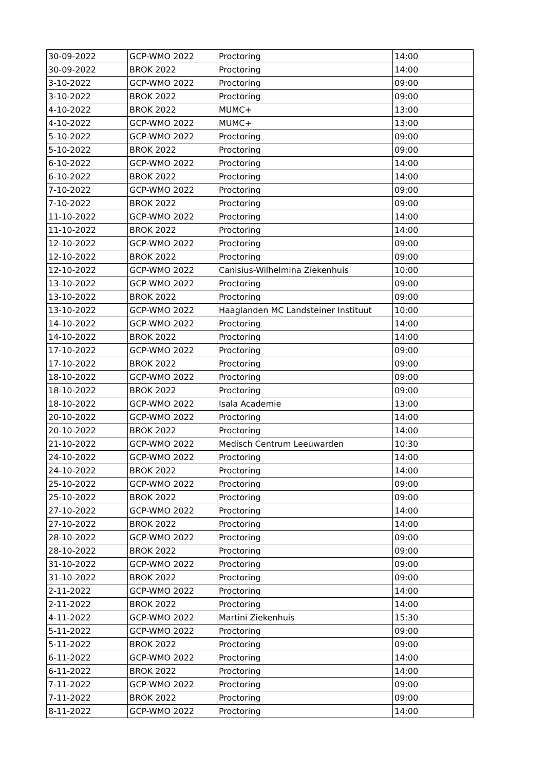| 30-09-2022 | GCP-WMO 2022 | Proctoring | 14:00 |
| 30-09-2022 | BROK 2022 | Proctoring | 14:00 |
| 3-10-2022 | GCP-WMO 2022 | Proctoring | 09:00 |
| 3-10-2022 | BROK 2022 | Proctoring | 09:00 |
| 4-10-2022 | BROK 2022 | MUMC+ | 13:00 |
| 4-10-2022 | GCP-WMO 2022 | MUMC+ | 13:00 |
| 5-10-2022 | GCP-WMO 2022 | Proctoring | 09:00 |
| 5-10-2022 | BROK 2022 | Proctoring | 09:00 |
| 6-10-2022 | GCP-WMO 2022 | Proctoring | 14:00 |
| 6-10-2022 | BROK 2022 | Proctoring | 14:00 |
| 7-10-2022 | GCP-WMO 2022 | Proctoring | 09:00 |
| 7-10-2022 | BROK 2022 | Proctoring | 09:00 |
| 11-10-2022 | GCP-WMO 2022 | Proctoring | 14:00 |
| 11-10-2022 | BROK 2022 | Proctoring | 14:00 |
| 12-10-2022 | GCP-WMO 2022 | Proctoring | 09:00 |
| 12-10-2022 | BROK 2022 | Proctoring | 09:00 |
| 12-10-2022 | GCP-WMO 2022 | Canisius-Wilhelmina Ziekenhuis | 10:00 |
| 13-10-2022 | GCP-WMO 2022 | Proctoring | 09:00 |
| 13-10-2022 | BROK 2022 | Proctoring | 09:00 |
| 13-10-2022 | GCP-WMO 2022 | Haaglanden MC Landsteiner Instituut | 10:00 |
| 14-10-2022 | GCP-WMO 2022 | Proctoring | 14:00 |
| 14-10-2022 | BROK 2022 | Proctoring | 14:00 |
| 17-10-2022 | GCP-WMO 2022 | Proctoring | 09:00 |
| 17-10-2022 | BROK 2022 | Proctoring | 09:00 |
| 18-10-2022 | GCP-WMO 2022 | Proctoring | 09:00 |
| 18-10-2022 | BROK 2022 | Proctoring | 09:00 |
| 18-10-2022 | GCP-WMO 2022 | Isala Academie | 13:00 |
| 20-10-2022 | GCP-WMO 2022 | Proctoring | 14:00 |
| 20-10-2022 | BROK 2022 | Proctoring | 14:00 |
| 21-10-2022 | GCP-WMO 2022 | Medisch Centrum Leeuwarden | 10:30 |
| 24-10-2022 | GCP-WMO 2022 | Proctoring | 14:00 |
| 24-10-2022 | BROK 2022 | Proctoring | 14:00 |
| 25-10-2022 | GCP-WMO 2022 | Proctoring | 09:00 |
| 25-10-2022 | BROK 2022 | Proctoring | 09:00 |
| 27-10-2022 | GCP-WMO 2022 | Proctoring | 14:00 |
| 27-10-2022 | BROK 2022 | Proctoring | 14:00 |
| 28-10-2022 | GCP-WMO 2022 | Proctoring | 09:00 |
| 28-10-2022 | BROK 2022 | Proctoring | 09:00 |
| 31-10-2022 | GCP-WMO 2022 | Proctoring | 09:00 |
| 31-10-2022 | BROK 2022 | Proctoring | 09:00 |
| 2-11-2022 | GCP-WMO 2022 | Proctoring | 14:00 |
| 2-11-2022 | BROK 2022 | Proctoring | 14:00 |
| 4-11-2022 | GCP-WMO 2022 | Martini Ziekenhuis | 15:30 |
| 5-11-2022 | GCP-WMO 2022 | Proctoring | 09:00 |
| 5-11-2022 | BROK 2022 | Proctoring | 09:00 |
| 6-11-2022 | GCP-WMO 2022 | Proctoring | 14:00 |
| 6-11-2022 | BROK 2022 | Proctoring | 14:00 |
| 7-11-2022 | GCP-WMO 2022 | Proctoring | 09:00 |
| 7-11-2022 | BROK 2022 | Proctoring | 09:00 |
| 8-11-2022 | GCP-WMO 2022 | Proctoring | 14:00 |